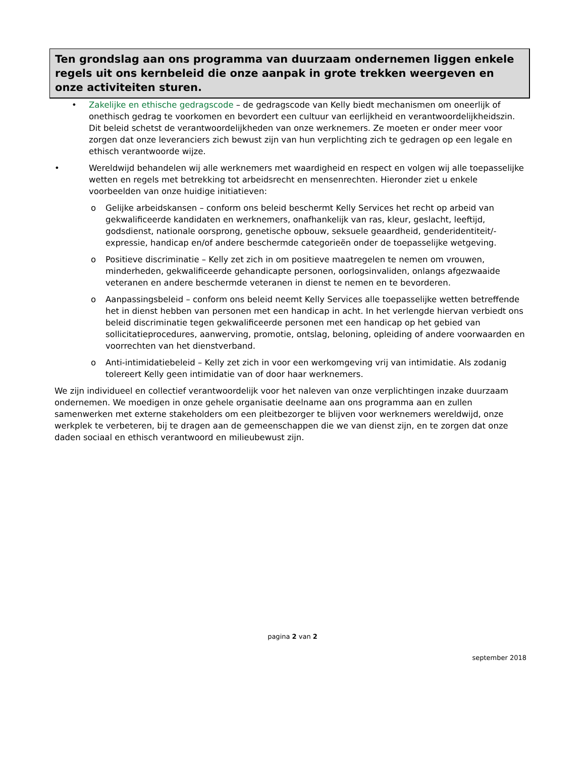Ten grondslag aan ons programma van duurzaam ondernemen liggen enkele regels uit ons kernbeleid die onze aanpak in grote trekken weergeven en onze activiteiten sturen.
• Zakelijke en ethische gedragscode – de gedragscode van Kelly biedt mechanismen om oneerlijk of onethisch gedrag te voorkomen en bevordert een cultuur van eerlijkheid en verantwoordelijkheidszin. Dit beleid schetst de verantwoordelijkheden van onze werknemers. Ze moeten er onder meer voor zorgen dat onze leveranciers zich bewust zijn van hun verplichting zich te gedragen op een legale en ethisch verantwoorde wijze.
• Wereldwijd behandelen wij alle werknemers met waardigheid en respect en volgen wij alle toepasselijke wetten en regels met betrekking tot arbeidsrecht en mensenrechten. Hieronder ziet u enkele voorbeelden van onze huidige initiatieven:
o Gelijke arbeidskansen – conform ons beleid beschermt Kelly Services het recht op arbeid van gekwalificeerde kandidaten en werknemers, onafhankelijk van ras, kleur, geslacht, leeftijd, godsdienst, nationale oorsprong, genetische opbouw, seksuele geaardheid, genderidentiteit/-expressie, handicap en/of andere beschermde categorieën onder de toepasselijke wetgeving.
o Positieve discriminatie – Kelly zet zich in om positieve maatregelen te nemen om vrouwen, minderheden, gekwalificeerde gehandicapte personen, oorlogsinvaliden, onlangs afgezwaaide veteranen en andere beschermde veteranen in dienst te nemen en te bevorderen.
o Aanpassingsbeleid – conform ons beleid neemt Kelly Services alle toepasselijke wetten betreffende het in dienst hebben van personen met een handicap in acht. In het verlengde hiervan verbiedt ons beleid discriminatie tegen gekwalificeerde personen met een handicap op het gebied van sollicitatieprocedures, aanwerving, promotie, ontslag, beloning, opleiding of andere voorwaarden en voorrechten van het dienstverband.
o Anti-intimidatiebeleid – Kelly zet zich in voor een werkomgeving vrij van intimidatie. Als zodanig tolereert Kelly geen intimidatie van of door haar werknemers.
We zijn individueel en collectief verantwoordelijk voor het naleven van onze verplichtingen inzake duurzaam ondernemen. We moedigen in onze gehele organisatie deelname aan ons programma aan en zullen samenwerken met externe stakeholders om een pleitbezorger te blijven voor werknemers wereldwijd, onze werkplek te verbeteren, bij te dragen aan de gemeenschappen die we van dienst zijn, en te zorgen dat onze daden sociaal en ethisch verantwoord en milieubewust zijn.
pagina 2 van 2
september 2018